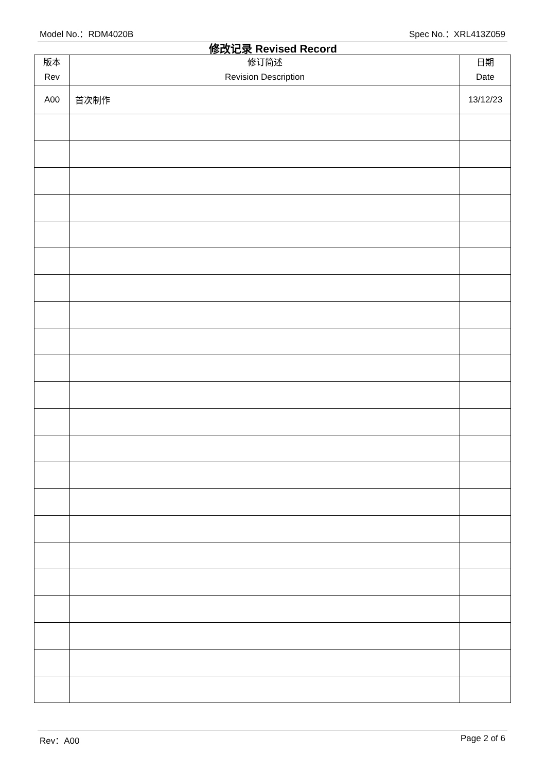Model No.：RDM4020B Spec No.：XRL413Z059
修改记录 Revised Record
| 版本 Rev | 修订简述 Revision Description | 日期 Date |
| --- | --- | --- |
| A00 | 首次制作 | 13/12/23 |
Rev：A00 Page 2 of 6